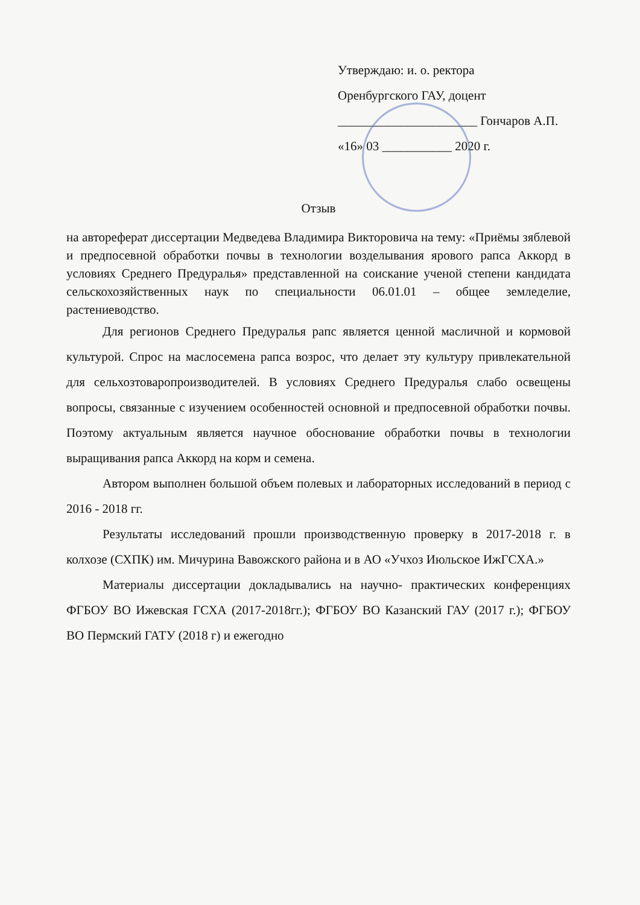Утверждаю: и. о. ректора
Оренбургского ГАУ, доцент
______________________ Гончаров А.П.
«16» 03 ___________ 2020 г.
Отзыв
на автореферат диссертации Медведева Владимира Викторовича на тему: «Приёмы зяблевой и предпосевной обработки почвы в технологии возделывания ярового рапса Аккорд в условиях Среднего Предуралья» представленной на соискание ученой степени кандидата сельскохозяйственных наук по специальности 06.01.01 – общее земледелие, растениеводство.
Для регионов Среднего Предуралья рапс является ценной масличной и кормовой культурой. Спрос на маслосемена рапса возрос, что делает эту культуру привлекательной для сельхозтоваропроизводителей. В условиях Среднего Предуралья слабо освещены вопросы, связанные с изучением особенностей основной и предпосевной обработки почвы. Поэтому актуальным является научное обоснование обработки почвы в технологии выращивания рапса Аккорд на корм и семена.
Автором выполнен большой объем полевых и лабораторных исследований в период с 2016 - 2018 гг.
Результаты исследований прошли производственную проверку в 2017-2018 г. в колхозе (СХПК) им. Мичурина Вавожского района и в АО «Учхоз Июльское ИжГСХА.»
Материалы диссертации докладывались на научно- практических конференциях ФГБОУ ВО Ижевская ГСХА (2017-2018гг.); ФГБОУ ВО Казанский ГАУ (2017 г.); ФГБОУ ВО Пермский ГАТУ (2018 г) и ежегодно